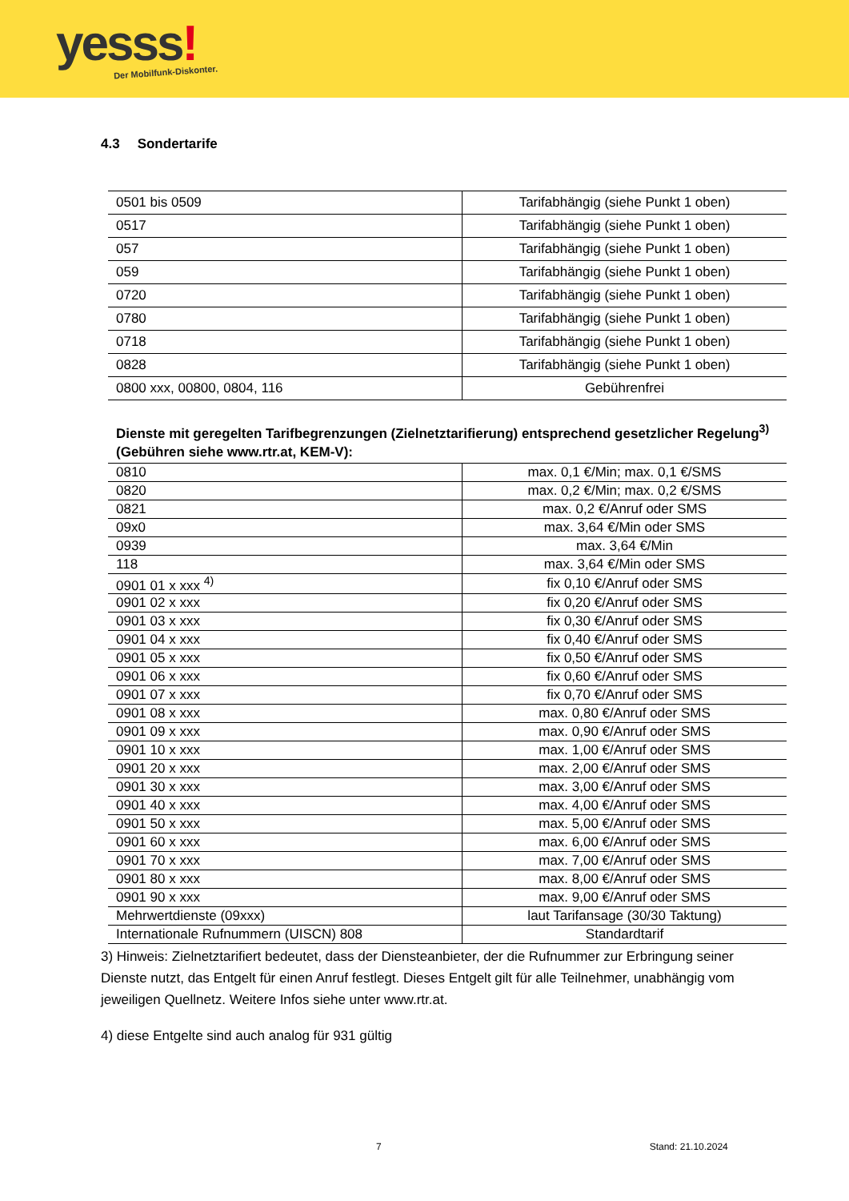yesss! Der Mobilfunk-Diskonter.
4.3 Sondertarife
| 0501 bis 0509 | Tarifabhängig (siehe Punkt 1 oben) |
| 0517 | Tarifabhängig (siehe Punkt 1 oben) |
| 057 | Tarifabhängig (siehe Punkt 1 oben) |
| 059 | Tarifabhängig (siehe Punkt 1 oben) |
| 0720 | Tarifabhängig (siehe Punkt 1 oben) |
| 0780 | Tarifabhängig (siehe Punkt 1 oben) |
| 0718 | Tarifabhängig (siehe Punkt 1 oben) |
| 0828 | Tarifabhängig (siehe Punkt 1 oben) |
| 0800 xxx, 00800, 0804, 116 | Gebührenfrei |
Dienste mit geregelten Tarifbegrenzungen (Zielnetztarifierung) entsprechend gesetzlicher Regelung<sup>3)</sup> (Gebühren siehe www.rtr.at, KEM-V):
| 0810 | max. 0,1 €/Min; max. 0,1 €/SMS |
| 0820 | max. 0,2 €/Min; max. 0,2 €/SMS |
| 0821 | max. 0,2 €/Anruf oder SMS |
| 09x0 | max. 3,64 €/Min oder SMS |
| 0939 | max. 3,64 €/Min |
| 118 | max. 3,64 €/Min oder SMS |
| 0901 01 x xxx <sup>4)</sup> | fix 0,10 €/Anruf oder SMS |
| 0901 02 x xxx | fix 0,20 €/Anruf oder SMS |
| 0901 03 x xxx | fix 0,30 €/Anruf oder SMS |
| 0901 04 x xxx | fix 0,40 €/Anruf oder SMS |
| 0901 05 x xxx | fix 0,50 €/Anruf oder SMS |
| 0901 06 x xxx | fix 0,60 €/Anruf oder SMS |
| 0901 07 x xxx | fix 0,70 €/Anruf oder SMS |
| 0901 08 x xxx | max. 0,80 €/Anruf oder SMS |
| 0901 09 x xxx | max. 0,90 €/Anruf oder SMS |
| 0901 10 x xxx | max. 1,00 €/Anruf oder SMS |
| 0901 20 x xxx | max. 2,00 €/Anruf oder SMS |
| 0901 30 x xxx | max. 3,00 €/Anruf oder SMS |
| 0901 40 x xxx | max. 4,00 €/Anruf oder SMS |
| 0901 50 x xxx | max. 5,00 €/Anruf oder SMS |
| 0901 60 x xxx | max. 6,00 €/Anruf oder SMS |
| 0901 70 x xxx | max. 7,00 €/Anruf oder SMS |
| 0901 80 x xxx | max. 8,00 €/Anruf oder SMS |
| 0901 90 x xxx | max. 9,00 €/Anruf oder SMS |
| Mehrwertdienste (09xxx) | laut Tarifansage (30/30 Taktung) |
| Internationale Rufnummern (UISCN) 808 | Standardtarif |
3) Hinweis: Zielnetztarifiert bedeutet, dass der Diensteanbieter, der die Rufnummer zur Erbringung seiner Dienste nutzt, das Entgelt für einen Anruf festlegt. Dieses Entgelt gilt für alle Teilnehmer, unabhängig vom jeweiligen Quellnetz. Weitere Infos siehe unter www.rtr.at.
4) diese Entgelte sind auch analog für 931 gültig
7 Stand: 21.10.2024